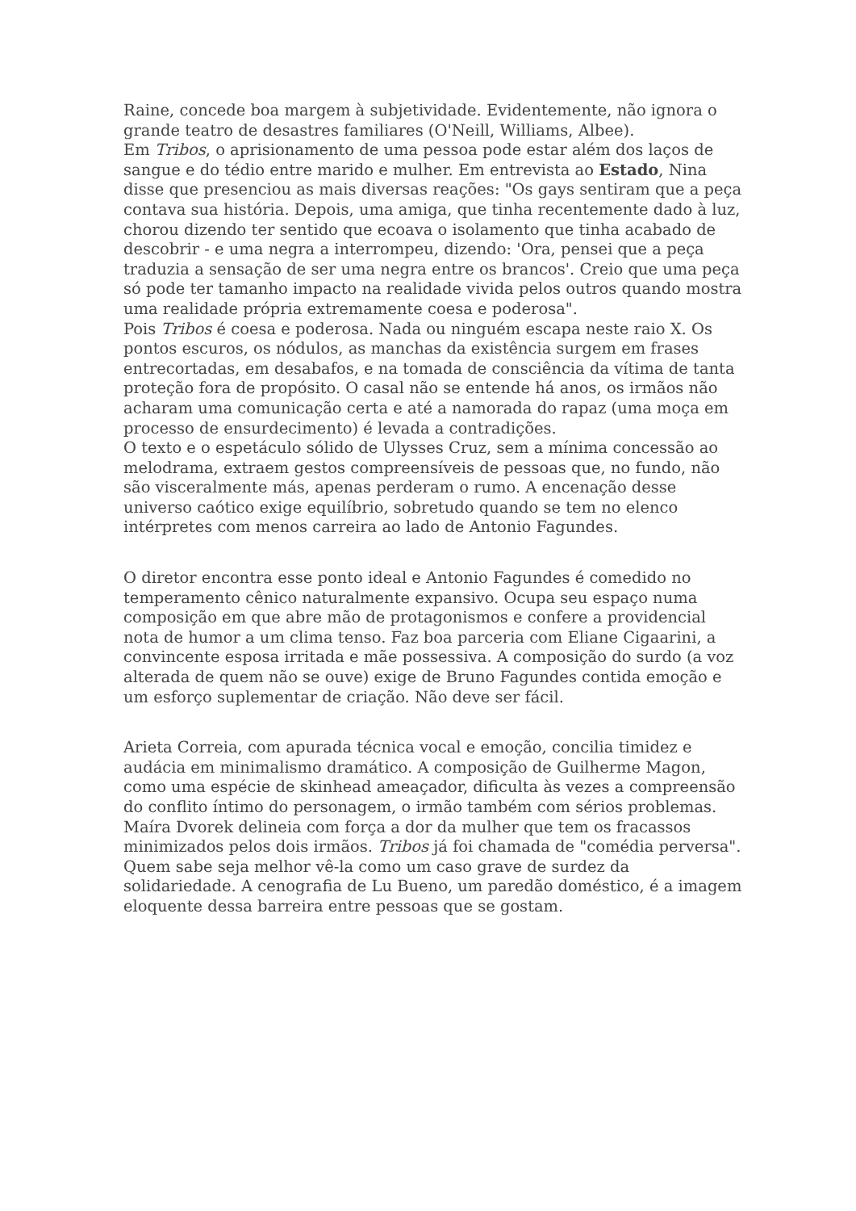Raine, concede boa margem à subjetividade. Evidentemente, não ignora o grande teatro de desastres familiares (O'Neill, Williams, Albee).
Em Tribos, o aprisionamento de uma pessoa pode estar além dos laços de sangue e do tédio entre marido e mulher. Em entrevista ao Estado, Nina disse que presenciou as mais diversas reações: "Os gays sentiram que a peça contava sua história. Depois, uma amiga, que tinha recentemente dado à luz, chorou dizendo ter sentido que ecoava o isolamento que tinha acabado de descobrir - e uma negra a interrompeu, dizendo: 'Ora, pensei que a peça traduzia a sensação de ser uma negra entre os brancos'. Creio que uma peça só pode ter tamanho impacto na realidade vivida pelos outros quando mostra uma realidade própria extremamente coesa e poderosa".
Pois Tribos é coesa e poderosa. Nada ou ninguém escapa neste raio X. Os pontos escuros, os nódulos, as manchas da existência surgem em frases entrecortadas, em desabafos, e na tomada de consciência da vítima de tanta proteção fora de propósito. O casal não se entende há anos, os irmãos não acharam uma comunicação certa e até a namorada do rapaz (uma moça em processo de ensurdecimento) é levada a contradições.
O texto e o espetáculo sólido de Ulysses Cruz, sem a mínima concessão ao melodrama, extraem gestos compreensíveis de pessoas que, no fundo, não são visceralmente más, apenas perderam o rumo. A encenação desse universo caótico exige equilíbrio, sobretudo quando se tem no elenco intérpretes com menos carreira ao lado de Antonio Fagundes.
O diretor encontra esse ponto ideal e Antonio Fagundes é comedido no temperamento cênico naturalmente expansivo. Ocupa seu espaço numa composição em que abre mão de protagonismos e confere a providencial nota de humor a um clima tenso. Faz boa parceria com Eliane Cigaarini, a convincente esposa irritada e mãe possessiva. A composição do surdo (a voz alterada de quem não se ouve) exige de Bruno Fagundes contida emoção e um esforço suplementar de criação. Não deve ser fácil.
Arieta Correia, com apurada técnica vocal e emoção, concilia timidez e audácia em minimalismo dramático. A composição de Guilherme Magon, como uma espécie de skinhead ameaçador, dificulta às vezes a compreensão do conflito íntimo do personagem, o irmão também com sérios problemas. Maíra Dvorek delineia com força a dor da mulher que tem os fracassos minimizados pelos dois irmãos. Tribos já foi chamada de "comédia perversa". Quem sabe seja melhor vê-la como um caso grave de surdez da solidariedade. A cenografia de Lu Bueno, um paredão doméstico, é a imagem eloquente dessa barreira entre pessoas que se gostam.